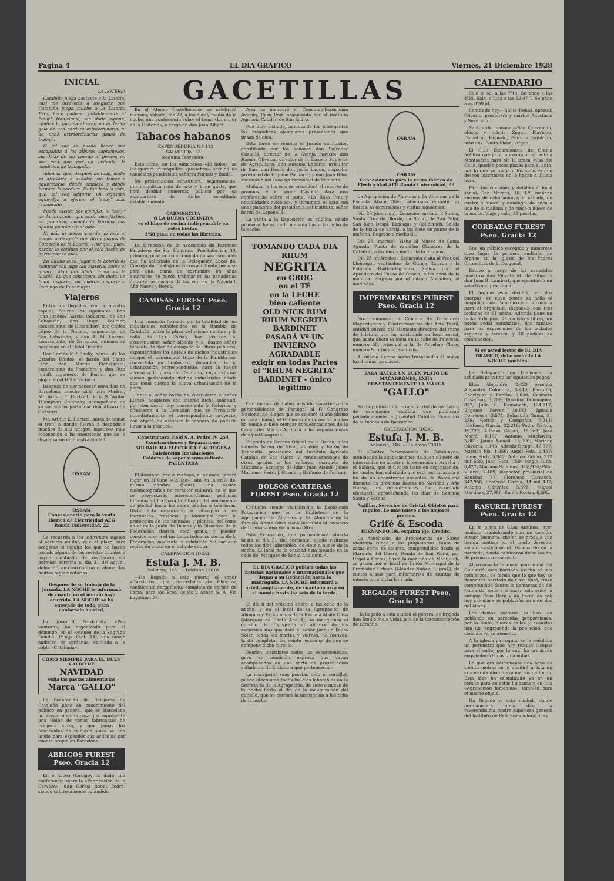Página 4 EL DIA GRAFICO Viernes, 21 Diciembre 1928
INICIAL
LA LOTERIA
Cataluña juega bastante a la Lotería; casi me atrevería a asegurar que Cataluña juega mucho a la Lotería. Esto, hace padecer notablemente al "seny" tradicional; sin duda alguna, confiar la fortuna al azar, no es hacer gala de una cordura extraordinaria; ni de unas extraordinarias ganas de trabajar.
O tal vez se pueda hacer una escapadita a los albures caprichosos, sin dejar de ser cuerdo ni perder, no sea más que por un instante, la condición de trabajador.
Además, que, después de todo, nadie se atrevería a señalar, sin temor a equivocarse, dónde empieza y dónde termina la cordura. Es tan loca la vida, que tal vez adquirir un vigésimo equivalga a ejercer el "seny" más ponderado.
Puede existir, por ejemplo, el "seny" de la intuición, que sería una lástima no practicar, cuando la Fortuna nos apunta un número al oído...
Ni más ni menos cuerdo, ni más ni menos arriesgado que otros juegos de Comercio es la Lotería. ¿Por qué, pues, perder la cordura por el sólo hecho de participar en ella?
En último caso, jugar a la Lotería es comprar con algo tan material como el dinero, algo tan alado como es la ilusión. Lo que constituye, sin duda, un buen negocio; un cuerdo negocio.—Domingo de Fuenmayor.
Viajeros
Entre los llegados ayer a nuestra capital, figuran los siguientes: Don Juan Jiménez García, industrial, de San Sebastián; don Hugo Kellmer, comerciante, de Dusseldorf; don Carlos López de la Finnete, negociante, de San Sebastián; y don A. M. Lacruz, comerciante, de Zaragoza, quienes se hospedan en el Hotel Oriente.
Don Tomás M.ª Enelly, cónsul de los Estados Unidos, el barón del Sacro Lirio, don Martín Eichelgrein, comerciante de Francfort, y don Otto Judell, ingeniero, de Berlín, que se alojan en el Hotel Victoria.
Después de permanecer unos días en Barcelona, anoche salió para Madrid, Mr. Arthur E. Hartzell, de la S. Walter Thompson Company, acompañado de su secretario particular don Alvaro de Chávarri.
Mr. Arthur E. Hartzell antes de tomar el tren, a donde fueron a despedirle muchos de sus amigos, mostróse muy reconocido a las atenciones que se le dispensaron en nuestra ciudad.
OSRAM
OSRAM
Concesionario para la venta Ibérica de Electricidad AEG Ronda Universidad, 22
Se recuerda a los individuos sujetos al servicio militar, que el plazo para acogerse al indulto los que no hayan pasado alguna de las revistas anuales o hayan cambiado de residencia sin permiso, termina el día 31 del actual, debiendo, en caso contrario, abonar las multas reglamentarias.
Después de su trabajo de la jornada, LA NOCHE le informará de cuanto en el mundo haya ocurrido. LA NOCHE se ha enterado de todo, para contárselo a usted.
La Joventut Sardanista «Pep Ventura», ha organizado para el domingo, en el «Ateneu de la Sagrada Familia (Pasaje Font, 14), una nueva audición de sardanas, confiada a la cobla «Catalonia».
COMO SIEMPRE PARA EL BUEN CALDO DE
NAVIDAD
exija las pastas alimenticias
Marca "GALLO"
La Federación de Relojeros de Cataluña pone en conocimiento del público en general, que en Barcelona no existe ninguna casa que represente una Unión de varios fabricantes de relojería suiza, y que jamás los fabricantes de relojería suiza se han unido para expender sus artículos por cuenta propia en Barcelona.
ABRIGOS FUREST Pseo. Gracia 12
En el Liceo Garcigoy ha dado una conferencia sobre la «Fabricación de la Cerveza», don Carlos Bonet Padró, siendo calurosamente aplaudido.
GACETILLAS
En el Ateneo Castellonense se celebrará mañana, sábado, día 22, a las diez y media de la noche, una conferencia sobre el tema «La mujer en la Historia», a cargo de don Juan Albert.
Tabacos habanos
EXPENDEDURIA N.º 113
SALMERON, 63
(esquina Travesera)
Esta tarde, en los Almacenes «El Indio», se inaugurará un magnífico «pessebre», obra de los conocidos pesebristas señores Pursals y Badía.
Su presentación constituirá, seguramente, una simpática nota de arte y buen gusto, que hará desfilar numeroso público por los escaparates de dicho acreditado establecimiento.
CARMENCITA
O LA BUENA COCINERA
es el libro de cocina indispensable en estas fiestas.
3'50 ptas. en todas las librerías.
La Dirección de la Asociación de Patronos Panaderos de San Honorato, Puertaferrisa, 30, primero, pone en conocimiento de sus asociados que ha solicitado de la Delegación Local del Consejo del Trabajo el correspondiente permiso para que, como de costumbre en años anteriores, se pueda trabajar en las panaderías durante las noches de las vigilias de Navidad, Año Nuevo y Reyes.
CAMISAS FUREST Pseo. Gracia 12
Una comisión formada por la totalidad de los industriales establecidos en la Rambla de Cataluña, entre la plaza del mismo nombre y la calle de Las Cortes, han visitado al excelentísimo señor alcalde y al ilustre señor teniente de alcalde delegado de Obras públicas, exponiéndoles los deseos de dichos industriales de que el mencionado trozo de la Rambla sea convertido en boulevard, dotándolo de la urbanización correspondiente, para su mejor acceso a la plaza de Cataluña, cuya reforma vienen gestionando dichos industriales desde que tomó cuerpo la nueva urbanización de la plaza.
Tanto el señor barón de Viver como el señor Llansó, acogieron con interés dicha solicitud, por considerar muy conveniente la Reforma, y ofrecieron a la Comisión que se formularía inmediatamente el correspondiente proyecto, con objeto de estudiar la manera de poderlo llevar a la práctica.
Constructora Field S. A. Pedro IV, 254
Construcciones y Reparaciones
SOLDADURA ELECTRICA Y AUTOGENA
Calefacción Instalaciones
Calderas de vapor y agua caliente
PATENTADA
El domingo, por la mañana, a las once, tendrá lugar en el Cine «Galileo», sito en la calle del mismo nombre (Sans), una sesión cinematográfica de carácter cultural, en la que se proyectarán interesantísimas películas filmadas ad hoc para la difusión del sentimiento de piedad hacia los seres débiles e inferiores. Dicho acto organizado en obsequio a los Patronatos Provincial y Municipal para la protección de los animales y plantas, así como en el de la Junta de Damas y la Directiva de la Federación Ibérica, será gratis, y pueden considerarse a él invitados todos los socios de la Federación, mediante la exhibición del carnet o recibo de cuota en el acto de entrar.
CALEFACCION IDEAL
Estufa J. M. B.
Valencia, 346. :-: Teléfono 73016
—Ha llegado a este puerto el vapor «Curslach», que, procedente de Glasgow, conduce un cargamento completo de carbón de llama, para los Sres. Avilés y Aznar, S. A. Vía Layetana, 28.
Ayer se inauguró el Concurso-Exposición Avícola, Raza Prat, organizado por el Instituto Agrícola Catalán de San Isidro.
Fué muy visitado, admirando los inteligentes los magníficos ejemplares presentados que pasan de cien.
Esta tarde se reunirá el Jurado calificador, constituído por los señores don Salvador Castelló, director de la Granja Paraíso; don Ramón Oliveras, director de la Escuela Superior de Agricultura; don Antonio Laporte, avicultor de San Juan Despí; don Jesús Luque, inspector provincial de Higiene Pecuaria; y don Juan Riba, secretario del Consejo Provincial de Fomento.
Mañana, a las seis se procederá al reparto de premios, y el señor Castelló dará una conferencia sobre el tema: «La Raza Prat y actualidades avícolas», y terminará el acto con unas palabras del presidente del Instituto, señor barón de Esponellá.
La visita a la Exposición es pública, desde primeras horas de la mañana hasta las ocho de la noche.
TOMANDO CADA DIA
RHUM
NEGRITA
en GROG
en el TÉ
en la LECHE
bien caliente
OLD NICK RUM
RHUM NEGRITA BARDINET
PASARÁ Vº UN INVIERNO AGRADABLE
exigir en todas Partes el "RHUM NEGRITA"
BARDINET - único legítimo
Con motivo de haber asistido caracterizadas personalidades de Portugal al IV Congreso Nacional de Riegos que se celebró el año último en esta ciudad, el Gobierno de la vecina nación ha tenido a bien otorgar condecoraciones de la Orden del Mérito Agrícola a los organizadores de aquel Congreso.
El grado de Grande Oficial de la Orden, a los señores barón de Viver, alcalde; y barón de Esponellá, presidente del Instituto Agrícola Catalán de San Isidro; y condecoraciones de otros grados a los señores, marqués de Marianao; Santiago de Riba; Juan Alandí; Jaime Maspons; Pedro J. Girona; y Epifanio de Fortuny.
BOLSOS CARTERAS FUREST Pseo. Gracia 12
Continúa siendo visitadísima la Exposición Fotográfica que en la Biblioteca de la Agrupación de Alumnos y Ex Alumnos de la Escuela Abate Oliva tiene instalada el consocio de la misma don Victoriano Oltra.
Esta Exposición, que permanecerá abierta hasta el día 31 del corriente, puede visitarse todos los días laborables, de siete a nueve de la noche. El local de la entidad está situado en la calle del Marqués de Santa Ana núm. 4.
EL DIA GRAFICO publica todas las noticias nacionales e internacionales que llegan a su Redacción hasta la madrugada. LA NOCHE informará a usted, ampliamente, de cuanto ocurra en el mundo hasta las seis de la tarde.
El día 8 del próximo enero, a las ocho de la noche, y en el local de la Agrupación de Alumnos y Ex Alumnos de la Escuela Abate Oliva (Marqués de Santa Ana 4), se inaugurará el cursillo de Topografía al alcance de los excursionistas que dará el señor Joaquín Faura Soler, todos los martes y viernes, no festivos, hasta completar las veinte lecciones de que se compone dicho cursillo.
Pueden inscribirse todos los excursionistas, pero es condición expresa que vayan acompañados de una carta de presentación sellada por la Entidad a que pertenezcan.
La inscripción (dos pesetas todo el cursillo), puede efectuarse todos los días laborables en la Secretaría de la Agrupación, de siete a nueve de la noche hasta el día de la inauguración del cursillo, que se cerrará la inscripción a las ocho de la noche.
OSRAM
OSRAM
Concesionario para la venta Ibérica de Electricidad AEG Ronda Universidad, 22
La Agrupación de Alumnos y Ex Alumnos de la Escuela Abate Oliva, efectuará durante las fiestas, as excursiones y visitas siguientes:
Día 23 (domingo). Excursión matinal a Sarriá, Santa Cruz de Olorde, La Salud, de San Feliu, San Juan Despí, Esplugas y Collblanch. Salida de la Plaza de Sarriá, a las siete en punto de la mañana. Regreso a mediodía.
Día 25 (martes). Visita al Museo de Santa Agueda. Punto de reunión: Claustros de la Catedral, a las diez y media de la mañana.
Día 26 (miércoles). Excursión visita al Prat del Llobregat, visitándose la Granja Ricarda y la Estación Radiotelegráfica. Salida por el Apeadero del Paseo de Gracia, a las ocho de la mañana. Regreso por el mismo Apeadero, al mediodía.
IMPERMEABLES FUREST Pseo. Gracia 12
Nos comunica la Cámara de Directores Mayordomos y Contramaestres del Arte Textil, entidad obrera del elemento directivo del ramo de hilatura que ha trasladado su local social, que hasta ahora lo tenía en la calle de Princesa, número 50, principal a la de Anselmo Clavé, número 9, principal, segunda.
Al mismo tiempo serán traspasadas al nuevo local todas las clases.
PARA HACER UN BUEN PLATO DE MACARRONES, EXIJA CONSTANTEMENTE LA MARCA
"GALLO"
Se ha publicado el primer cartel de los avisos de orientación católica que publicará periódicamente la Juventud Católica Femenina de la Diócesis de Barcelona.
CALEFACCION IDEAL
Estufa J. M. B.
Valencia, 346. :-: Teléfono 73016
El «Centre Excursionista de Catalunya», atendiendo la siindicaciones de buen número de interesados en asistir a la excursión a Argelia y el Sahara, que el Centro tiene en organización, los cuales han solicitado que ésta sea aplazada a fin de no encontrarse ausentes de Barcelona durante las próximas fiestas de Navidad y Año Nueva, los organizadores han acordado efectuarla aprovechando los días de Semana Santa y Pascua.
Vajillas, Servicios de Cristal, Objetos para regalos. Lo más nuevo a los mejores precios.
Grifé & Escoda
FERNANDO, 36, esquina Pje. Crédito.
La Asociación de Propietarios de Santa Madrona ruega a los propietarios, tanto de casas como de solares, comprendidos desde el Marqués del Duero, Ronda de San Pablo, por Urgel a Cortes, hasta la montaña de Montjuich, se pasen por el local de Unión Municipal de la Propiedad Urbana (Méndez Núñez, 3, pral.), de cuatro a seis para informarles de asuntos de interés para dicha barriada.
REGALOS FUREST Pseo. Gracia 12
Ha llegado a esta ciudad el general de brigada don Emilio Mola Vidal, jefe de la Circunscripción de Larache.
CALENDARIO
Sale el sol a las 7'14. Se pone a las 4'25. Sale la luna a las 12'47 T. Se pone a as 0'39 M.
Santos de hoy.—Santo Tomás, apóstol; Glicerio, presbítero y mártir; Anastasio y Severiano.
Santos de mañana.—San Queremón, obispo y mártir; Zenón, Flaviano, Demetrio, Honorio, Floro e Isquirión, mártires. Santa Elena, virgen.
El Club Excursionista de Gracia notifica que para la excursión en auto a Montserrat para oír la típica Misa del Gallo, quedan pocas plazas para el auto, por lo que se ruega a los señores que deseen inscribirse no lo hagan a última hora.
Para inscripciones y detalles al local social, San Marcos, 16, 1.º, mañana viernes de ocho anueve; el sábado, de cuatro a nueve, y domingo, de once a una de la mañana y de cinco a nueve de la noche. Viaje y cola, 12 pesetas.
CORBATAS FUREST Pseo. Gracia 12
Con un público escogido y numeroso tuvo lugar la primera audición de órgano en la iglesia de los Padres Carmelitas de la Diagonal.
Estuvo a cargo de los conocidos maestros don Vicente M. de Gibert y don Juan B. Lambert, que ejecutaron un selectísimo programa.
El órgano está dividido en dos cuerpos, en cuyo centro se halla el magnífico coro románico con la consola para el organista, dispuesta con tres teclados de 61 notas. Además tiene un teclado de pies, 24 registros libres, un botón pedal automático, dos zapatos para las expresiones de los teclados segundo y tercero, y 18 pedales de combinación.
Si es usted lector de EL DIA GRAFICO, debe serlo de LA NOCHE también.
La Delegación de Hacienda ha señalado para hoy los siguientes pagos:
Elías Alejandro, 2,423 pesetas; Alejandro Colomina, 5,440; Barguñá, Rodríguez y Ferrán, 8,620; Casimiro Casagrán, 1,209; Eusebio Domínguez, 837; Julio R. Doménech, 124,817; Eugenio Ferrer, 18,881; Ignacio Doménech, 3,571; Sebastián Gumá, 31 239; García y Compañía, 5,211; Ildefonso García, 32.216; Pedro García, 19,727; Alfonso Galián, 15,363; José Marfá, 6,197; Antonio Mitchavila, 5,861; Jaime Nonell, 15,000; Mariano Oliveras, 1,145; Alfredo Ortega, 47 877; Narciso Pla, 1,850; Angel Pela, 2,467; Jaime Poch, 5,942; Antonio Patiño, 212 mil 658; Juan Riba, 750; Magín Riba, 6,427; Mariano Salanova, 108,914; Pilar Vilaret, 7.489; inspector provincial de Sanidad, 77; Florencio Carrasco, 342,956; Ildefonso García, 14 mil 437; Antonio González, 5,596; Miguel Martínez, 27.989; Emilio Rovira, 6,592.
RASUREL FUREST Pseo. Gracia 12
En la playa de Casa Antúnez, ayer mañana maniobrando con un camión, Arturo Diemans, chofer, se produjo una herida contusa en el muslo derecho, siendo asistido en el Dispensario de la barriada, donde calificaron dicha lesión, de pronóstico reservado.
Al crearse la tenencia parroquial del Guinardó, esta barriada estaba en sus comienzos, de forma que lo que hoy se denomina barriada de Casa Baró, trozo comprendido dentro la demarcación del Guinardó, tenía a la sazón solamente la antigua Casa Baró y un horno de cal; hoy calcúlase su población en unos dos mil almas.
Los demás sectores se han ido poblando en parecidas proporciones, por lo tanto, nuevas calles y avenidas han ido engrosando la población, que cada día va en aumento.
A la iglesia parroquial se le señalaba un perímetro que hoy resulta incapaz para el culto, por lo cual ha precisado engrandecerla casi una mitad.
Lo que era únicamente una nave de treinta metros se le añadirá a ésta un crucero de diecinueve metros de fondo. Esta idea ha cristalizado ya en un comité para colectar limosnas y en una «Agrupación femenina», también para el mismo objeto.
Ha llegado a esta ciudad, donde permanecerá unos días, la reverendísima madre superiora general del Instituto de Religiosas Adoratrices.